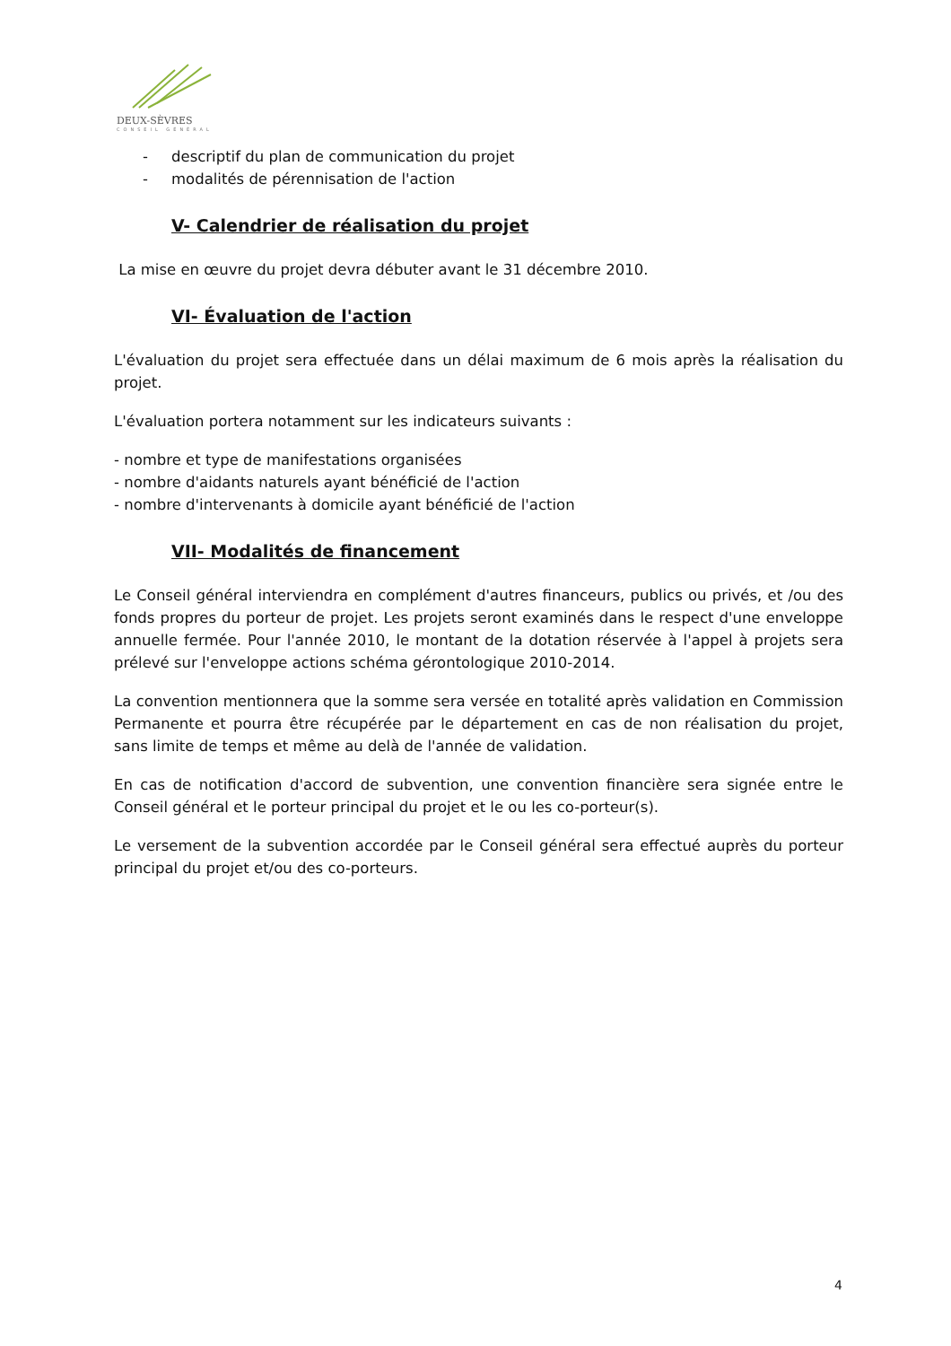DEUX-SÈVRES
CONSEIL GÉNÉRAL
- descriptif du plan de communication du projet
- modalités de pérennisation de l'action
V- Calendrier de réalisation du projet
La mise en œuvre du projet devra débuter avant le 31 décembre 2010.
VI- Évaluation de l'action
L'évaluation du projet sera effectuée dans un délai maximum de 6 mois après la réalisation du projet.
L'évaluation portera notamment sur les indicateurs suivants :
- nombre et type de manifestations organisées
- nombre d'aidants naturels ayant bénéficié de l'action
- nombre d'intervenants à domicile ayant bénéficié de l'action
VII- Modalités de financement
Le Conseil général interviendra en complément d'autres financeurs, publics ou privés, et /ou des fonds propres du porteur de projet. Les projets seront examinés dans le respect d'une enveloppe annuelle fermée. Pour l'année 2010, le montant de la dotation réservée à l'appel à projets sera prélevé sur l'enveloppe actions schéma gérontologique 2010-2014.
La convention mentionnera que la somme sera versée en totalité après validation en Commission Permanente et pourra être récupérée par le département en cas de non réalisation du projet, sans limite de temps et même au delà de l'année de validation.
En cas de notification d'accord de subvention, une convention financière sera signée entre le Conseil général et le porteur principal du projet et le ou les co-porteur(s).
Le versement de la subvention accordée par le Conseil général sera effectué auprès du porteur principal du projet et/ou des co-porteurs.
4